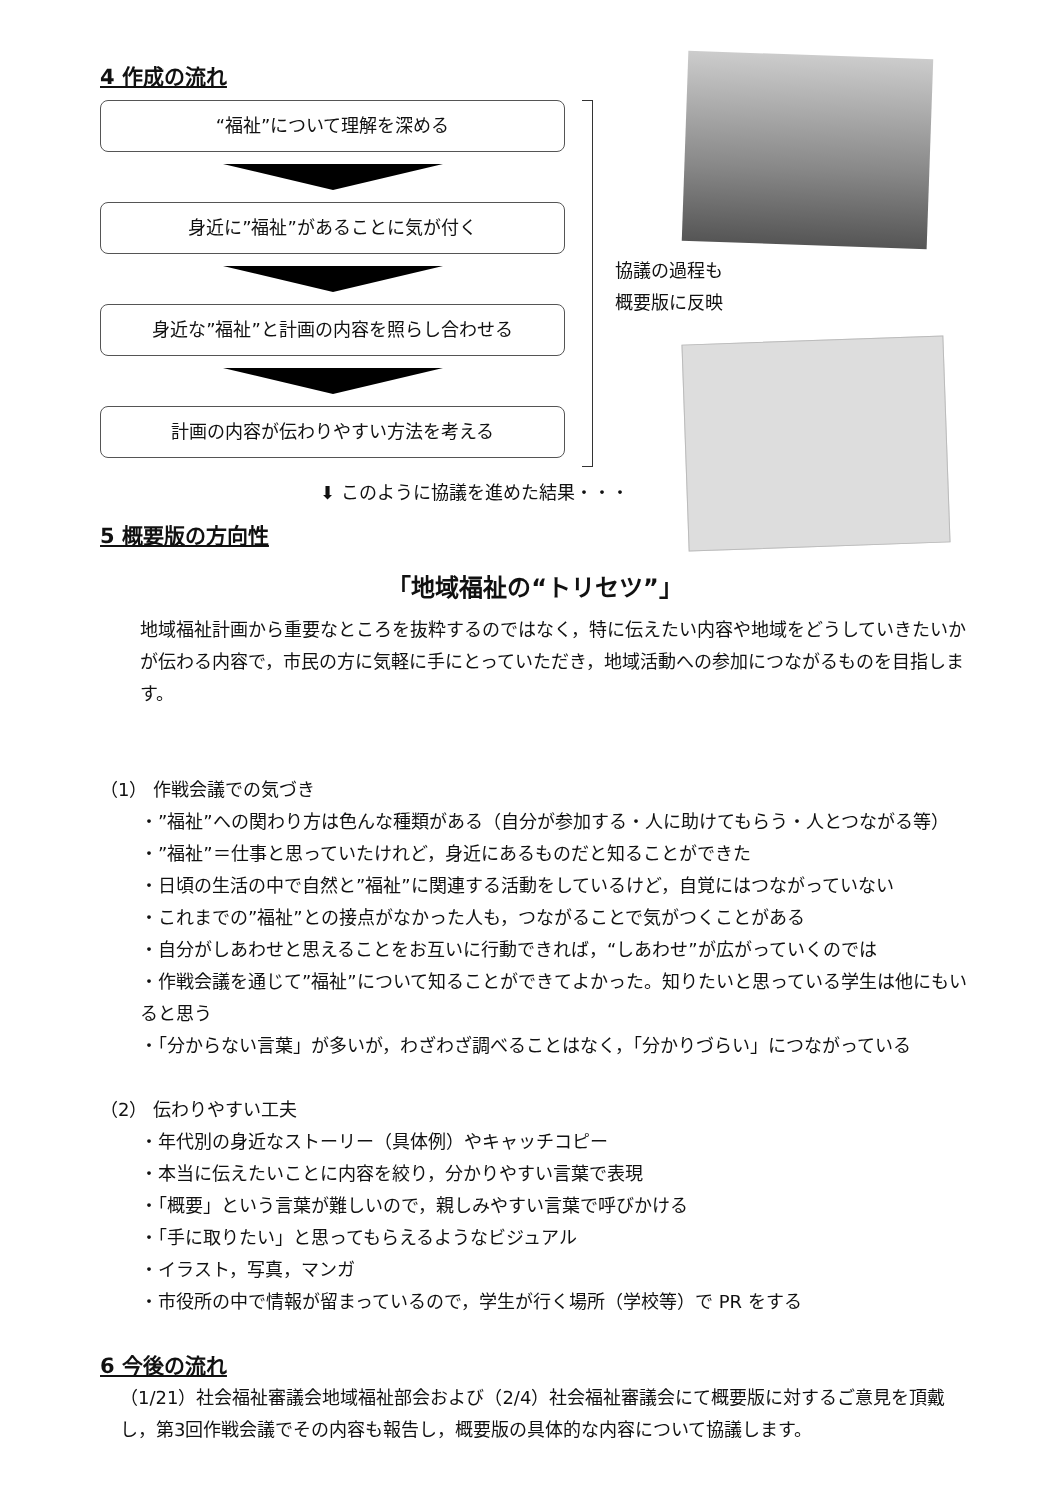4 作成の流れ
“福祉”について理解を深める
身近に”福祉”があることに気が付く
身近な”福祉”と計画の内容を照らし合わせる
計画の内容が伝わりやすい方法を考える
協議の過程も
概要版に反映
⬇ このように協議を進めた結果・・・
5 概要版の方向性
「地域福祉の“トリセツ”」
地域福祉計画から重要なところを抜粋するのではなく，特に伝えたい内容や地域をどうしていきたいかが伝わる内容で，市民の方に気軽に手にとっていただき，地域活動への参加につながるものを目指します。
（1） 作戦会議での気づき
・”福祉”への関わり方は色んな種類がある（自分が参加する・人に助けてもらう・人とつながる等）
・”福祉”＝仕事と思っていたけれど，身近にあるものだと知ることができた
・日頃の生活の中で自然と”福祉”に関連する活動をしているけど，自覚にはつながっていない
・これまでの”福祉”との接点がなかった人も，つながることで気がつくことがある
・自分がしあわせと思えることをお互いに行動できれば，“しあわせ”が広がっていくのでは
・作戦会議を通じて”福祉”について知ることができてよかった。知りたいと思っている学生は他にもいると思う
・「分からない言葉」が多いが，わざわざ調べることはなく，「分かりづらい」につながっている
（2） 伝わりやすい工夫
・年代別の身近なストーリー（具体例）やキャッチコピー
・本当に伝えたいことに内容を絞り，分かりやすい言葉で表現
・「概要」という言葉が難しいので，親しみやすい言葉で呼びかける
・「手に取りたい」と思ってもらえるようなビジュアル
・イラスト，写真，マンガ
・市役所の中で情報が留まっているので，学生が行く場所（学校等）で PR をする
6 今後の流れ
（1/21）社会福祉審議会地域福祉部会および（2/4）社会福祉審議会にて概要版に対するご意見を頂戴し，第3回作戦会議でその内容も報告し，概要版の具体的な内容について協議します。